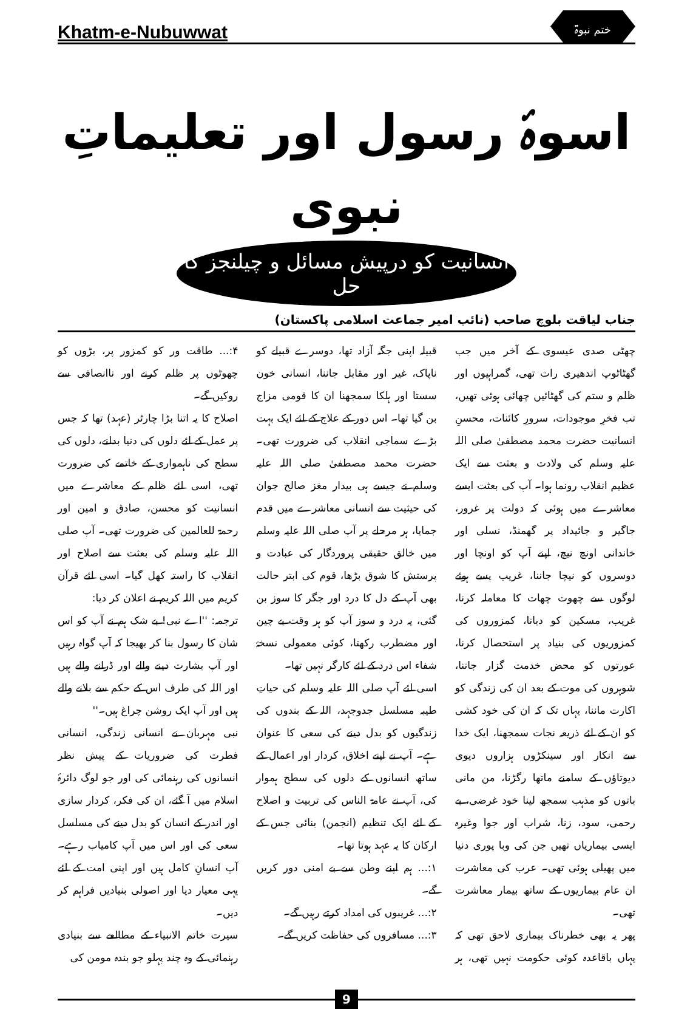Khatm-e-Nubuwwat ختم نبوۃ
اسوۂ رسول اور تعلیماتِ نبوی
انسانیت کو درپیش مسائل و چیلنجز کا حل
جناب لیاقت بلوچ صاحب (نائب امیر جماعت اسلامی پاکستان)
چھٹی صدی عیسوی کے آخر میں جب گھٹاٹوپ اندھیری رات تھی، گمراہیوں اور ظلم و ستم کی گھٹائیں چھائی ہوئی تھیں، تب فخرِ موجودات، سرورِ کائنات، محسنِ انسانیت حضرت محمد مصطفیٰ صلی اللہ علیہ وسلم کی ولادت و بعثت سے ایک عظیم انقلاب رونما ہوا۔ آپ کی بعثت ایسے معاشرے میں ہوئی کہ دولت پر غرور، جاگیر و جائیداد پر گھمنڈ، نسلی اور خاندانی اونچ نیچ، اپنے آپ کو اونچا اور دوسروں کو نیچا جاننا، غریب پسے ہوئے لوگوں سے چھوت چھات کا معاملہ کرنا، غریب، مسکین کو دبانا، کمزوروں کی کمزوریوں کی بنیاد پر استحصال کرنا، عورتوں کو محض خدمت گزار جاننا، شوہروں کی موت کے بعد ان کی زندگی کو اکارت ماننا، یہاں تک کہ ان کی خود کشی کو ان کے لئے ذریعہ نجات سمجھنا، ایک خدا سے انکار اور سینکڑوں ہزاروں دیوی دیوتاؤں کے سامنے ماتھا رگڑنا، من مانی باتوں کو مذہب سمجھ لینا خود غرضی، بے رحمی، سود، زنا، شراب اور جوا وغیرہ ایسی بیماریاں تھیں جن کی وبا پوری دنیا میں پھیلی ہوئی تھی۔ عرب کی معاشرت ان عام بیماریوں کے ساتھ بیمار معاشرت تھی۔
پھر یہ بھی خطرناک بیماری لاحق تھی کہ یہاں باقاعدہ کوئی حکومت نہیں تھی، ہر قبیلہ اپنی جگہ آزاد تھا، دوسرے قبیلے کو ناپاک، غیر اور مقابل جاننا، انسانی خون سستا اور ہلکا سمجھنا ان کا قومی مزاج بن گیا تھا۔ اس دور کے علاج کے لئے ایک بہت بڑے سماجی انقلاب کی ضرورت تھی۔ حضرت محمد مصطفیٰ صلی اللہ علیہ وسلم نے جیسے ہی بیدار مغز صالح جوان کی حیثیت سے انسانی معاشرے میں قدم جمایا، ہر مرحلے پر آپ صلی اللہ علیہ وسلم میں خالق حقیقی پروردگار کی عبادت و پرستش کا شوق بڑھا، قوم کی ابتر حالت بھی آپ کے دل کا درد اور جگر کا سوز بن گئی، یہ درد و سوز آپ کو ہر وقت بے چین اور مضطرب رکھتا، کوئی معمولی نسخۂ شفاء اس درد کے لئے کارگر نہیں تھا۔
اسی لئے آپ صلی اللہ علیہ وسلم کی حیاتِ طیبہ مسلسل جدوجہد، اللہ کے بندوں کی زندگیوں کو بدل دینے کی سعی کا عنوان ہے۔ آپ نے اپنے اخلاق، کردار اور اعمال کے ساتھ انسانوں کے دلوں کی سطح ہموار کی، آپ نے عامۃ الناس کی تربیت و اصلاح کے لئے ایک تنظیم (انجمن) بنائی جس کے ارکان کا یہ عہد ہوتا تھا۔
۱:... ہم اپنے وطن سے بے امنی دور کریں گے۔
۲:... غریبوں کی امداد کرتے رہیں گے۔
۳:... مسافروں کی حفاظت کریں گے۔
۴:... طاقت ور کو کمزور پر، بڑوں کو چھوٹوں پر ظلم کرنے اور ناانصافی سے روکیں گے۔
اصلاح کا یہ اتنا بڑا چارٹر (عہد) تھا کہ جس پر عمل کے لئے دلوں کی دنیا بدلنے، دلوں کی سطح کی ناہمواری کے خاتمے کی ضرورت تھی، اسی لئے ظلم کے معاشرے میں انسانیت کو محسن، صادق و امین اور رحمۃ للعالمین کی ضرورت تھی۔ آپ صلی اللہ علیہ وسلم کی بعثت سے اصلاح اور انقلاب کا راستہ کھل گیا۔ اسی لئے قرآن کریم میں اللہ کریم نے اعلان کر دیا:
ترجمہ: ''اے نبی! بے شک ہم نے آپ کو اس شان کا رسول بنا کر بھیجا کہ آپ گواہ رہیں اور آپ بشارت دینے والے اور ڈرانے والے ہیں اور اللہ کی طرف اس کے حکم سے بلانے والے ہیں اور آپ ایک روشن چراغ ہیں۔''
نبی مہربان نے انسانی زندگی، انسانی فطرت کی ضروریات کے پیش نظر انسانوں کی رہنمائی کی اور جو لوگ دائرۂ اسلام میں آ گئے، ان کی فکر، کردار سازی اور اندر کے انسان کو بدل دینے کی مسلسل سعی کی اور اس میں آپ کامیاب رہے۔ آپ انسانِ کامل ہیں اور اپنی امت کے لئے یہی معیار دیا اور اصولی بنیادیں فراہم کر دیں۔
سیرت خاتم الانبیاء کے مطالعے سے بنیادی رہنمائی کے وہ چند پہلو جو بندہ مومن کی
9